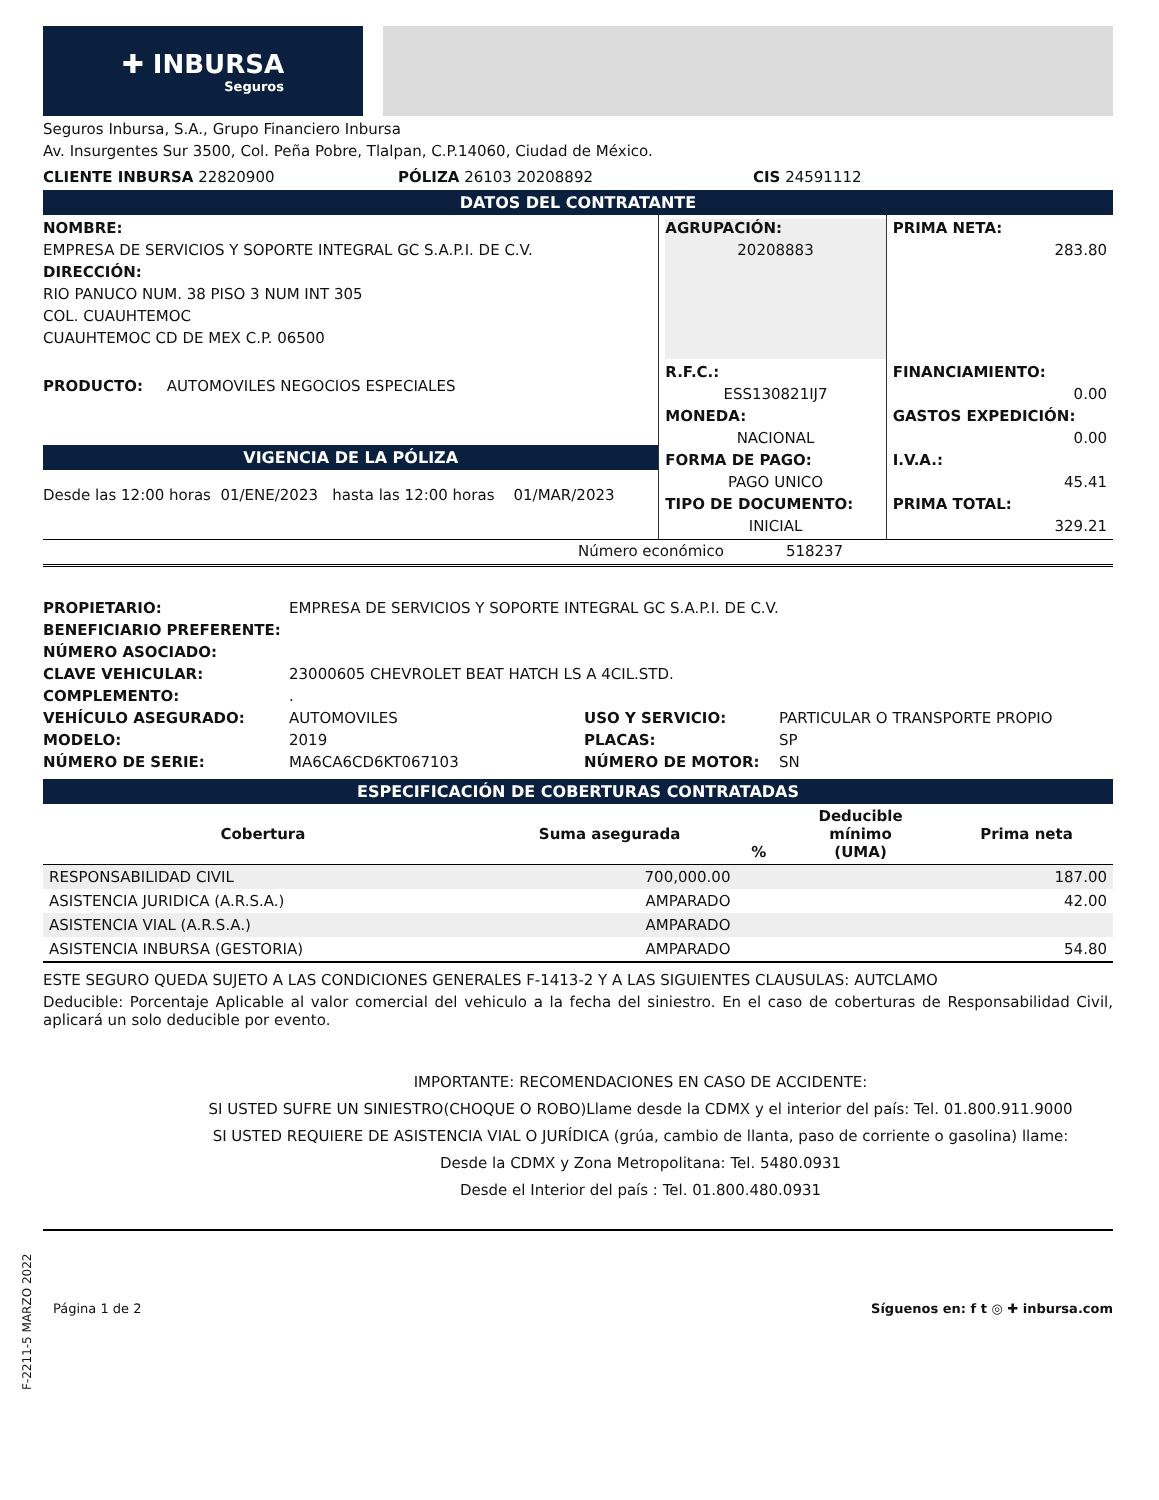✚ INBURSA
Seguros
Seguros Inbursa, S.A., Grupo Financiero Inbursa
Av. Insurgentes Sur 3500, Col. Peña Pobre, Tlalpan, C.P.14060, Ciudad de México.
CLIENTE INBURSA 22820900 PÓLIZA 26103 20208892 CIS 24591112
DATOS DEL CONTRATANTE
NOMBRE:
EMPRESA DE SERVICIOS Y SOPORTE INTEGRAL GC S.A.P.I. DE C.V.
DIRECCIÓN:
RIO PANUCO NUM. 38 PISO 3 NUM INT 305
COL. CUAUHTEMOC
CUAUHTEMOC CD DE MEX C.P. 06500
PRODUCTO: AUTOMOVILES NEGOCIOS ESPECIALES
VIGENCIA DE LA PÓLIZA
Desde las 12:00 horas 01/ENE/2023 hasta las 12:00 horas 01/MAR/2023
AGRUPACIÓN:
20208883
R.F.C.:
ESS130821IJ7
MONEDA:
NACIONAL
FORMA DE PAGO:
PAGO UNICO
TIPO DE DOCUMENTO:
INICIAL
PRIMA NETA:
283.80
FINANCIAMIENTO:
0.00
GASTOS EXPEDICIÓN:
0.00
I.V.A.:
45.41
PRIMA TOTAL:
329.21
Número económico 518237
| PROPIETARIO: | EMPRESA DE SERVICIOS Y SOPORTE INTEGRAL GC S.A.P.I. DE C.V. | | |
| BENEFICIARIO PREFERENTE: | | | |
| NÚMERO ASOCIADO: | | | |
| CLAVE VEHICULAR: | 23000605 CHEVROLET BEAT HATCH LS A 4CIL.STD. | | |
| COMPLEMENTO: | . | | |
| VEHÍCULO ASEGURADO: | AUTOMOVILES | USO Y SERVICIO: | PARTICULAR O TRANSPORTE PROPIO |
| MODELO: | 2019 | PLACAS: | SP |
| NÚMERO DE SERIE: | MA6CA6CD6KT067103 | NÚMERO DE MOTOR: | SN |
ESPECIFICACIÓN DE COBERTURAS CONTRATADAS
| Cobertura | Suma asegurada | % | Deducible mínimo (UMA) | Prima neta |
| --- | --- | --- | --- | --- |
| RESPONSABILIDAD CIVIL | 700,000.00 | | | 187.00 |
| ASISTENCIA JURIDICA (A.R.S.A.) | AMPARADO | | | 42.00 |
| ASISTENCIA VIAL (A.R.S.A.) | AMPARADO | | | |
| ASISTENCIA INBURSA (GESTORIA) | AMPARADO | | | 54.80 |
ESTE SEGURO QUEDA SUJETO A LAS CONDICIONES GENERALES F-1413-2 Y A LAS SIGUIENTES CLAUSULAS: AUTCLAMO
Deducible: Porcentaje Aplicable al valor comercial del vehiculo a la fecha del siniestro. En el caso de coberturas de Responsabilidad Civil, aplicará un solo deducible por evento.
IMPORTANTE: RECOMENDACIONES EN CASO DE ACCIDENTE:
SI USTED SUFRE UN SINIESTRO(CHOQUE O ROBO)Llame desde la CDMX y el interior del país: Tel. 01.800.911.9000
SI USTED REQUIERE DE ASISTENCIA VIAL O JURÍDICA (grúa, cambio de llanta, paso de corriente o gasolina) llame:
Desde la CDMX y Zona Metropolitana: Tel. 5480.0931
Desde el Interior del país : Tel. 01.800.480.0931
Página 1 de 2 Síguenos en: f t ◎ ✚ inbursa.com
F-2211-5 MARZO 2022